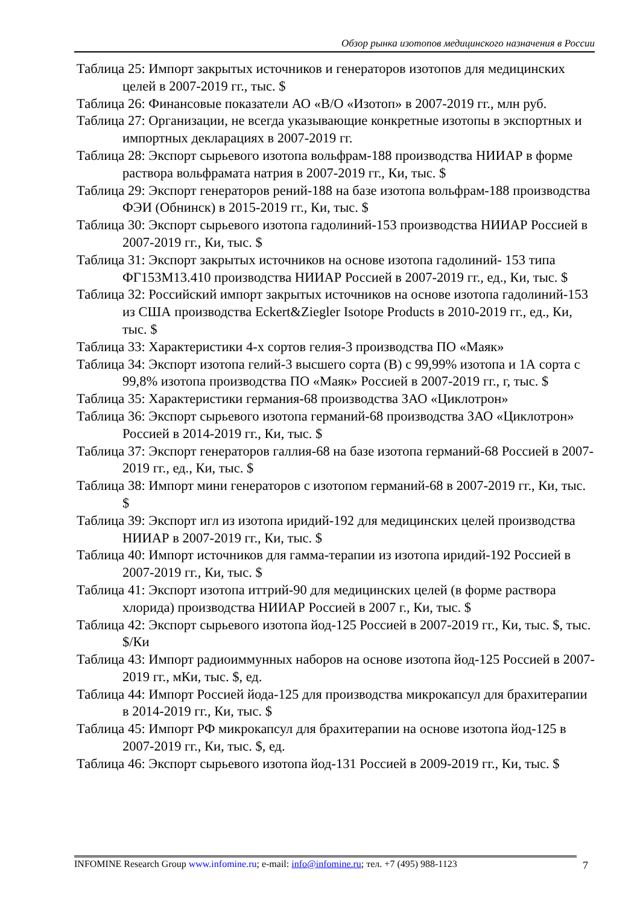Обзор рынка изотопов медицинского назначения в России
Таблица 25: Импорт закрытых источников и генераторов изотопов для медицинских целей в 2007-2019 гг., тыс. $
Таблица 26: Финансовые показатели АО «В/О «Изотоп» в 2007-2019 гг., млн руб.
Таблица 27: Организации, не всегда указывающие конкретные изотопы в экспортных и импортных декларациях в 2007-2019 гг.
Таблица 28: Экспорт сырьевого изотопа вольфрам-188 производства НИИАР в форме раствора вольфрамата натрия в 2007-2019 гг., Ки, тыс. $
Таблица 29: Экспорт генераторов рений-188 на базе изотопа вольфрам-188 производства ФЭИ (Обнинск) в 2015-2019 гг., Ки, тыс. $
Таблица 30: Экспорт сырьевого изотопа гадолиний-153 производства НИИАР Россией в 2007-2019 гг., Ки, тыс. $
Таблица 31: Экспорт закрытых источников на основе изотопа гадолиний- 153 типа ФГ153М13.410 производства НИИАР Россией в 2007-2019 гг., ед., Ки, тыс. $
Таблица 32: Российский импорт закрытых источников на основе изотопа гадолиний-153 из США производства Eckert&Ziegler Isotope Products в 2010-2019 гг., ед., Ки, тыс. $
Таблица 33: Характеристики 4-х сортов гелия-3 производства ПО «Маяк»
Таблица 34: Экспорт изотопа гелий-3 высшего сорта (В) с 99,99% изотопа и 1А сорта с 99,8% изотопа производства ПО «Маяк» Россией в 2007-2019 гг., г, тыс. $
Таблица 35: Характеристики германия-68 производства ЗАО «Циклотрон»
Таблица 36: Экспорт сырьевого изотопа германий-68 производства ЗАО «Циклотрон» Россией в 2014-2019 гг., Ки, тыс. $
Таблица 37: Экспорт генераторов галлия-68 на базе изотопа германий-68 Россией в 2007-2019 гг., ед., Ки, тыс. $
Таблица 38: Импорт мини генераторов с изотопом германий-68 в 2007-2019 гг., Ки, тыс. $
Таблица 39: Экспорт игл из изотопа иридий-192 для медицинских целей производства НИИАР в 2007-2019 гг., Ки, тыс. $
Таблица 40: Импорт источников для гамма-терапии из изотопа иридий-192 Россией в 2007-2019 гг., Ки, тыс. $
Таблица 41: Экспорт изотопа иттрий-90 для медицинских целей (в форме раствора хлорида) производства НИИАР Россией в 2007 г., Ки, тыс. $
Таблица 42: Экспорт сырьевого изотопа йод-125 Россией в 2007-2019 гг., Ки, тыс. $, тыс. $/Ки
Таблица 43: Импорт радиоиммунных наборов на основе изотопа йод-125 Россией в 2007-2019 гг., мКи, тыс. $, ед.
Таблица 44: Импорт Россией йода-125 для производства микрокапсул для брахитерапии в 2014-2019 гг., Ки, тыс. $
Таблица 45: Импорт РФ микрокапсул для брахитерапии на основе изотопа йод-125 в 2007-2019 гг., Ки, тыс. $, ед.
Таблица 46: Экспорт сырьевого изотопа йод-131 Россией в 2009-2019 гг., Ки, тыс. $
INFOMINE Research Group www.infomine.ru; e-mail: info@infomine.ru; тел. +7 (495) 988-1123
7